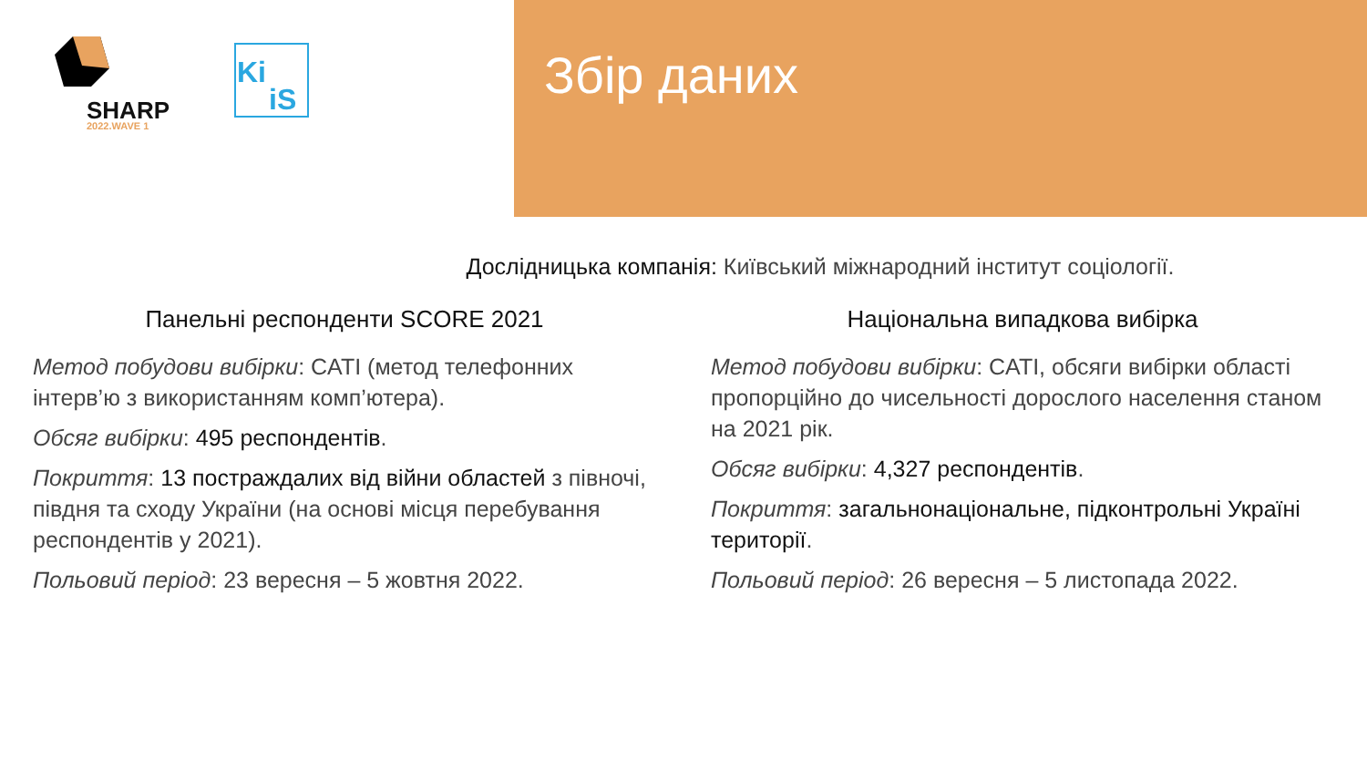SHARP
2022.WAVE 1
Ki
iS
Збір даних
Дослідницька компанія: Київський міжнародний інститут соціології.
Панельні респонденти SCORE 2021
Метод побудови вибірки: CATI (метод телефонних інтерв’ю з використанням комп’ютера).
Обсяг вибірки: 495 респондентів.
Покриття: 13 постраждалих від війни областей з півночі, півдня та сходу України (на основі місця перебування респондентів у 2021).
Польовий період: 23 вересня – 5 жовтня 2022.
Національна випадкова вибірка
Метод побудови вибірки: CATI, обсяги вибірки області пропорційно до чисельності дорослого населення станом на 2021 рік.
Обсяг вибірки: 4,327 респондентів.
Покриття: загальнонаціональне, підконтрольні Україні території.
Польовий період: 26 вересня – 5 листопада 2022.